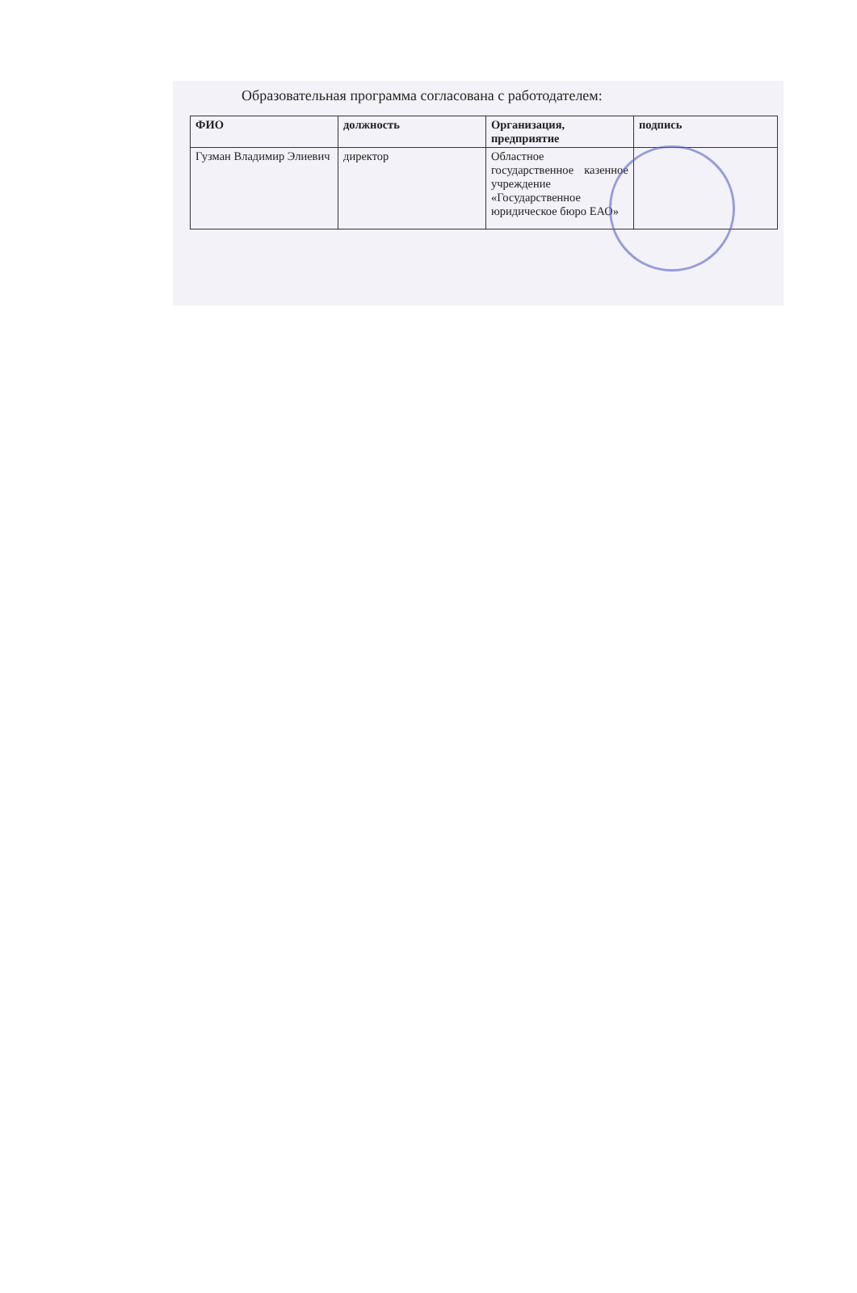Образовательная программа согласована с работодателем:
| ФИО | должность | Организация, предприятие | подпись |
| --- | --- | --- | --- |
| Гузман Владимир Элиевич | директор | Областное государственное казенное учреждение «Государственное юридическое бюро ЕАО» | |